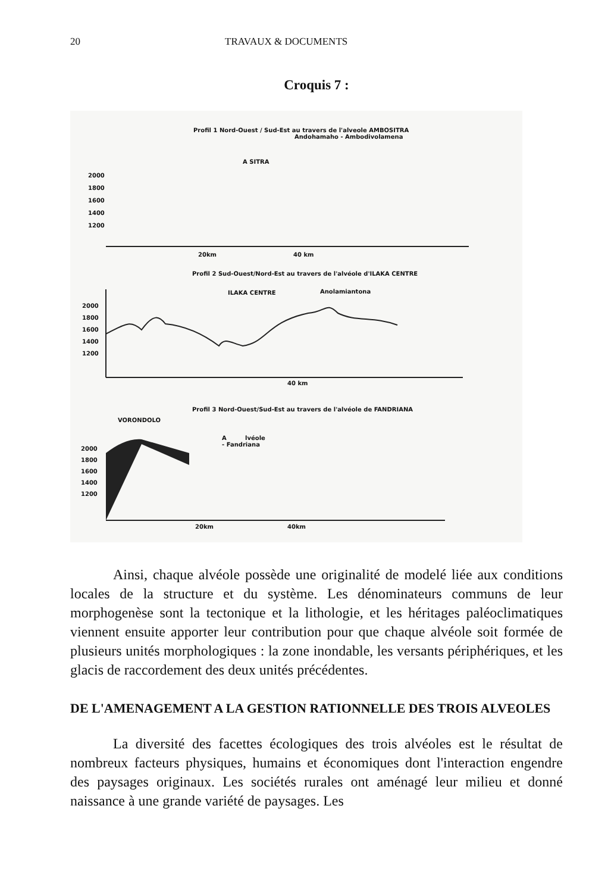20 TRAVAUX & DOCUMENTS
Croquis 7 :
Profil 1 Nord-Ouest / Sud-Est au travers de l'alveole AMBOSITRA
Andohamaho - Ambodivolamena
A SITRA
2000
1800
1600
1400
1200
20km 40 km
Profil 2 Sud-Ouest/Nord-Est au travers de l'alvéole d'ILAKA CENTRE
ILAKA CENTRE Anolamiantona
2000
1800
1600
1400
1200
40 km
Profil 3 Nord-Ouest/Sud-Est au travers de l'alvéole de FANDRIANA
VORONDOLO
A lvéole
- Fandriana
2000
1800
1600
1400
1200
20km 40km
Ainsi, chaque alvéole possède une originalité de modelé liée aux conditions locales de la structure et du système. Les dénominateurs communs de leur morphogenèse sont la tectonique et la lithologie, et les héritages paléoclimatiques viennent ensuite apporter leur contribution pour que chaque alvéole soit formée de plusieurs unités morphologiques : la zone inondable, les versants périphériques, et les glacis de raccordement des deux unités précédentes.
DE L'AMENAGEMENT A LA GESTION RATIONNELLE DES TROIS ALVEOLES
La diversité des facettes écologiques des trois alvéoles est le résultat de nombreux facteurs physiques, humains et économiques dont l'interaction engendre des paysages originaux. Les sociétés rurales ont aménagé leur milieu et donné naissance à une grande variété de paysages. Les